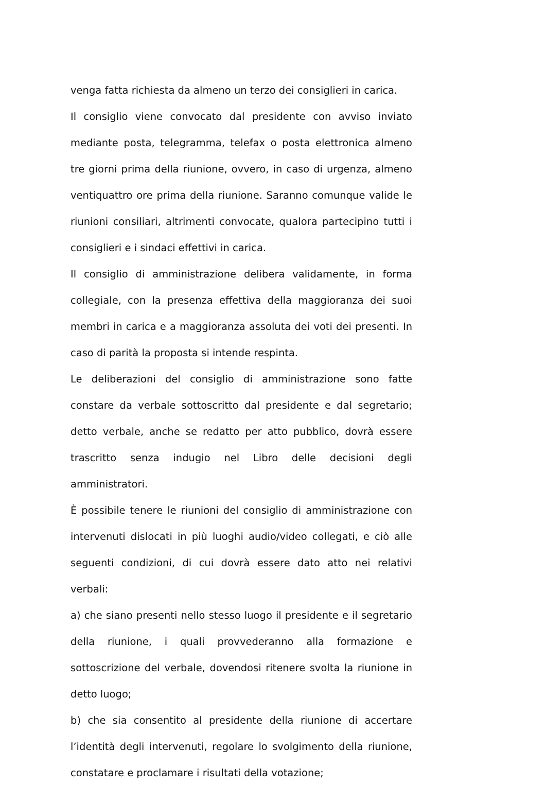venga fatta richiesta da almeno un terzo dei consiglieri in carica.
Il consiglio viene convocato dal presidente con avviso inviato mediante posta, telegramma, telefax o posta elettronica almeno tre giorni prima della riunione, ovvero, in caso di urgenza, almeno ventiquattro ore prima della riunione. Saranno comunque valide le riunioni consiliari, altrimenti convocate, qualora partecipino tutti i consiglieri e i sindaci effettivi in carica.
Il consiglio di amministrazione delibera validamente, in forma collegiale, con la presenza effettiva della maggioranza dei suoi membri in carica e a maggioranza assoluta dei voti dei presenti. In caso di parità la proposta si intende respinta.
Le deliberazioni del consiglio di amministrazione sono fatte constare da verbale sottoscritto dal presidente e dal segretario; detto verbale, anche se redatto per atto pubblico, dovrà essere trascritto senza indugio nel Libro delle decisioni degli amministratori.
È possibile tenere le riunioni del consiglio di amministrazione con intervenuti dislocati in più luoghi audio/video collegati, e ciò alle seguenti condizioni, di cui dovrà essere dato atto nei relativi verbali:
a) che siano presenti nello stesso luogo il presidente e il segretario della riunione, i quali provvederanno alla formazione e sottoscrizione del verbale, dovendosi ritenere svolta la riunione in detto luogo;
b) che sia consentito al presidente della riunione di accertare l’identità degli intervenuti, regolare lo svolgimento della riunione, constatare e proclamare i risultati della votazione;